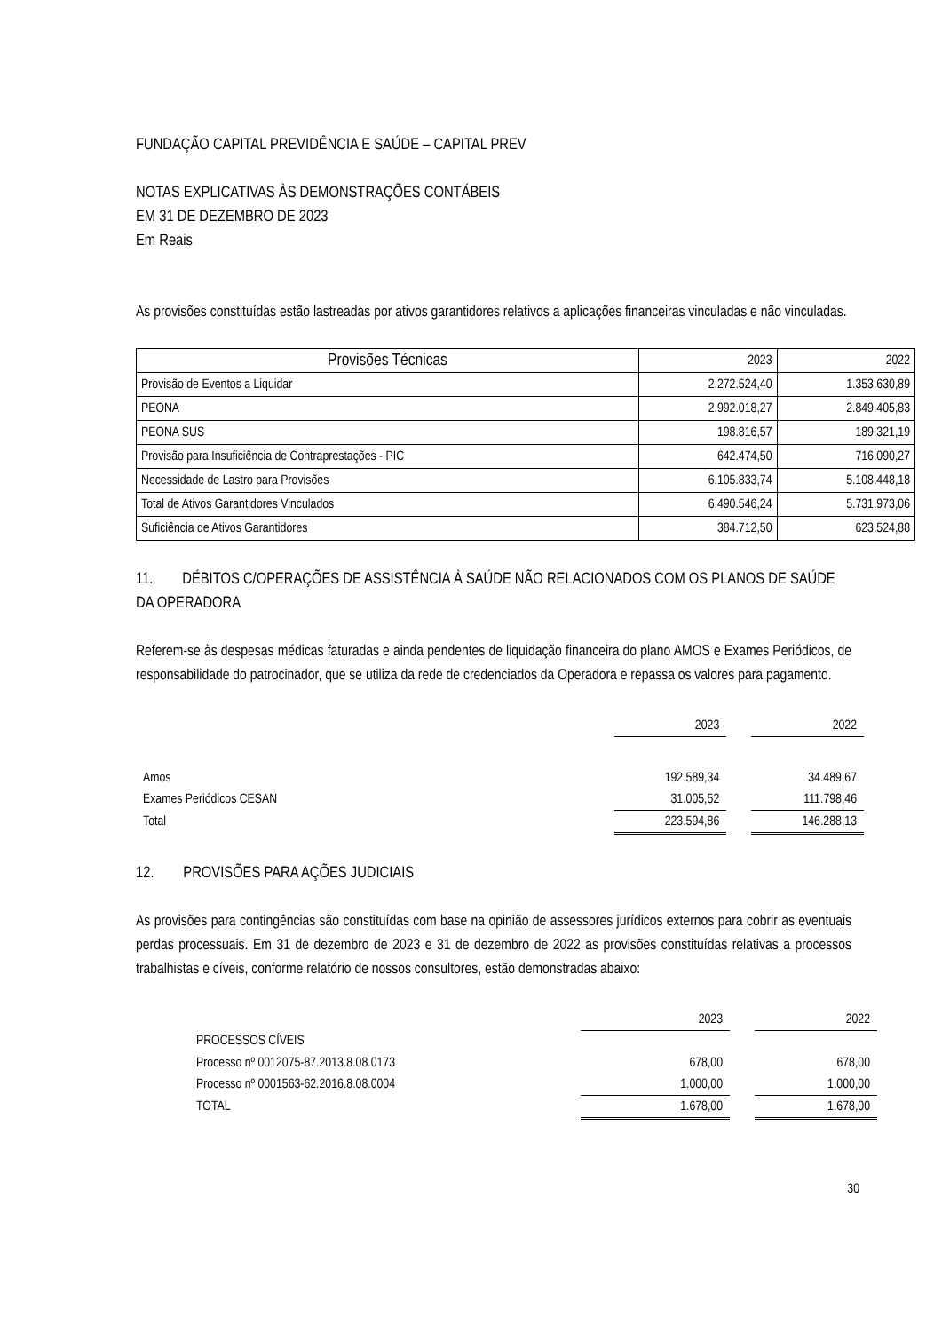FUNDAÇÃO CAPITAL PREVIDÊNCIA E SAÚDE – CAPITAL PREV
NOTAS EXPLICATIVAS ÀS DEMONSTRAÇÕES CONTÁBEIS
EM 31 DE DEZEMBRO DE 2023
Em Reais
As provisões constituídas estão lastreadas por ativos garantidores relativos a aplicações financeiras vinculadas e não vinculadas.
| Provisões Técnicas | 2023 | 2022 |
| --- | --- | --- |
| Provisão de Eventos a Liquidar | 2.272.524,40 | 1.353.630,89 |
| PEONA | 2.992.018,27 | 2.849.405,83 |
| PEONA SUS | 198.816,57 | 189.321,19 |
| Provisão para Insuficiência de Contraprestações - PIC | 642.474,50 | 716.090,27 |
| Necessidade de Lastro para Provisões | 6.105.833,74 | 5.108.448,18 |
| Total de Ativos Garantidores Vinculados | 6.490.546,24 | 5.731.973,06 |
| Suficiência de Ativos Garantidores | 384.712,50 | 623.524,88 |
11. DÉBITOS C/OPERAÇÕES DE ASSISTÊNCIA À SAÚDE NÃO RELACIONADOS COM OS PLANOS DE SAÚDE DA OPERADORA
Referem-se às despesas médicas faturadas e ainda pendentes de liquidação financeira do plano AMOS e Exames Periódicos, de responsabilidade do patrocinador, que se utiliza da rede de credenciados da Operadora e repassa os valores para pagamento.
| | 2023 | | 2022 |
| Amos | 192.589,34 | | 34.489,67 |
| Exames Periódicos CESAN | 31.005,52 | | 111.798,46 |
| Total | 223.594,86 | | 146.288,13 |
12. PROVISÕES PARA AÇÕES JUDICIAIS
As provisões para contingências são constituídas com base na opinião de assessores jurídicos externos para cobrir as eventuais perdas processuais. Em 31 de dezembro de 2023 e 31 de dezembro de 2022 as provisões constituídas relativas a processos trabalhistas e cíveis, conforme relatório de nossos consultores, estão demonstradas abaixo:
| | 2023 | | 2022 |
| PROCESSOS CÍVEIS | | | |
| Processo nº 0012075-87.2013.8.08.0173 | 678,00 | | 678,00 |
| Processo nº 0001563-62.2016.8.08.0004 | 1.000,00 | | 1.000,00 |
| TOTAL | 1.678,00 | | 1.678,00 |
30